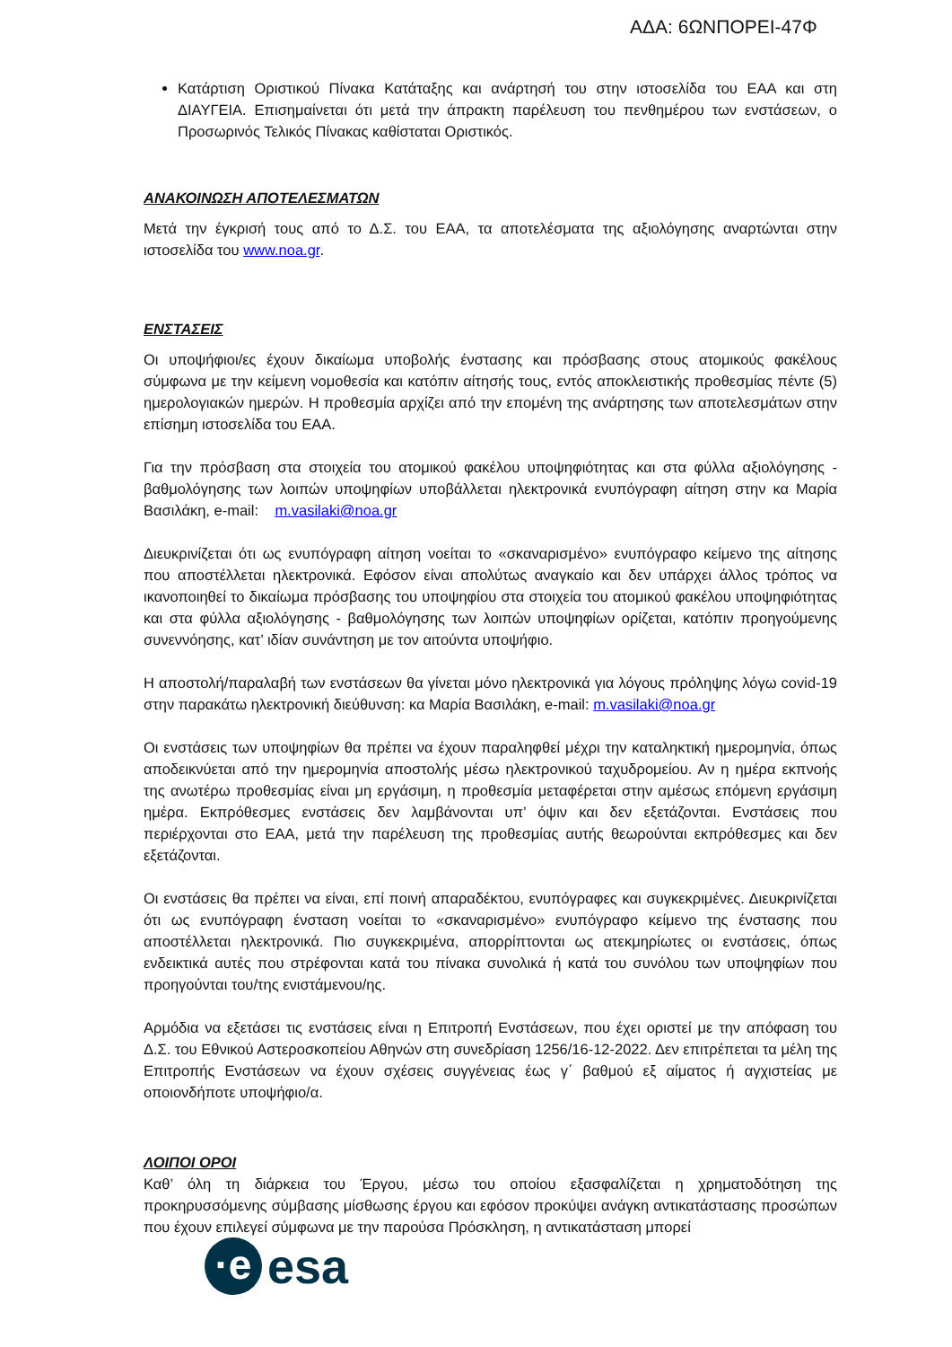ΑΔΑ: 6ΩΝΠΟΡΕΙ-47Φ
Κατάρτιση Οριστικού Πίνακα Κατάταξης και ανάρτησή του στην ιστοσελίδα του ΕΑΑ και στη ΔΙΑΥΓΕΙΑ. Επισημαίνεται ότι μετά την άπρακτη παρέλευση του πενθημέρου των ενστάσεων, ο Προσωρινός Τελικός Πίνακας καθίσταται Οριστικός.
ΑΝΑΚΟΙΝΩΣΗ ΑΠΟΤΕΛΕΣΜΑΤΩΝ
Μετά την έγκρισή τους από το Δ.Σ. του ΕΑΑ, τα αποτελέσματα της αξιολόγησης αναρτώνται στην ιστοσελίδα του www.noa.gr.
ΕΝΣΤΑΣΕΙΣ
Οι υποψήφιοι/ες έχουν δικαίωμα υποβολής ένστασης και πρόσβασης στους ατομικούς φακέλους σύμφωνα με την κείμενη νομοθεσία και κατόπιν αίτησής τους, εντός αποκλειστικής προθεσμίας πέντε (5) ημερολογιακών ημερών. Η προθεσμία αρχίζει από την επομένη της ανάρτησης των αποτελεσμάτων στην επίσημη ιστοσελίδα του ΕΑΑ.
Για την πρόσβαση στα στοιχεία του ατομικού φακέλου υποψηφιότητας και στα φύλλα αξιολόγησης - βαθμολόγησης των λοιπών υποψηφίων υποβάλλεται ηλεκτρονικά ενυπόγραφη αίτηση στην κα Μαρία Βασιλάκη, e-mail: m.vasilaki@noa.gr
Διευκρινίζεται ότι ως ενυπόγραφη αίτηση νοείται το «σκαναρισμένο» ενυπόγραφο κείμενο της αίτησης που αποστέλλεται ηλεκτρονικά. Εφόσον είναι απολύτως αναγκαίο και δεν υπάρχει άλλος τρόπος να ικανοποιηθεί το δικαίωμα πρόσβασης του υποψηφίου στα στοιχεία του ατομικού φακέλου υποψηφιότητας και στα φύλλα αξιολόγησης - βαθμολόγησης των λοιπών υποψηφίων ορίζεται, κατόπιν προηγούμενης συνεννόησης, κατ’ ιδίαν συνάντηση με τον αιτούντα υποψήφιο.
Η αποστολή/παραλαβή των ενστάσεων θα γίνεται μόνο ηλεκτρονικά για λόγους πρόληψης λόγω covid-19 στην παρακάτω ηλεκτρονική διεύθυνση: κα Μαρία Βασιλάκη, e-mail: m.vasilaki@noa.gr
Οι ενστάσεις των υποψηφίων θα πρέπει να έχουν παραληφθεί μέχρι την καταληκτική ημερομηνία, όπως αποδεικνύεται από την ημερομηνία αποστολής μέσω ηλεκτρονικού ταχυδρομείου. Αν η ημέρα εκπνοής της ανωτέρω προθεσμίας είναι μη εργάσιμη, η προθεσμία μεταφέρεται στην αμέσως επόμενη εργάσιμη ημέρα. Εκπρόθεσμες ενστάσεις δεν λαμβάνονται υπ’ όψιν και δεν εξετάζονται. Ενστάσεις που περιέρχονται στο ΕΑΑ, μετά την παρέλευση της προθεσμίας αυτής θεωρούνται εκπρόθεσμες και δεν εξετάζονται.
Οι ενστάσεις θα πρέπει να είναι, επί ποινή απαραδέκτου, ενυπόγραφες και συγκεκριμένες. Διευκρινίζεται ότι ως ενυπόγραφη ένσταση νοείται το «σκαναρισμένο» ενυπόγραφο κείμενο της ένστασης που αποστέλλεται ηλεκτρονικά. Πιο συγκεκριμένα, απορρίπτονται ως ατεκμηρίωτες οι ενστάσεις, όπως ενδεικτικά αυτές που στρέφονται κατά του πίνακα συνολικά ή κατά του συνόλου των υποψηφίων που προηγούνται του/της ενιστάμενου/ης.
Αρμόδια να εξετάσει τις ενστάσεις είναι η Επιτροπή Ενστάσεων, που έχει οριστεί με την απόφαση του Δ.Σ. του Εθνικού Αστεροσκοπείου Αθηνών στη συνεδρίαση 1256/16-12-2022. Δεν επιτρέπεται τα μέλη της Επιτροπής Ενστάσεων να έχουν σχέσεις συγγένειας έως γ΄ βαθμού εξ αίματος ή αγχιστείας με οποιονδήποτε υποψήφιο/α.
ΛΟΙΠΟΙ ΟΡΟΙ
Καθ’ όλη τη διάρκεια του Έργου, μέσω του οποίου εξασφαλίζεται η χρηματοδότηση της προκηρυσσόμενης σύμβασης μίσθωσης έργου και εφόσον προκύψει ανάγκη αντικατάστασης προσώπων που έχουν επιλεγεί σύμφωνα με την παρούσα Πρόσκληση, η αντικατάσταση μπορεί
·e
esa